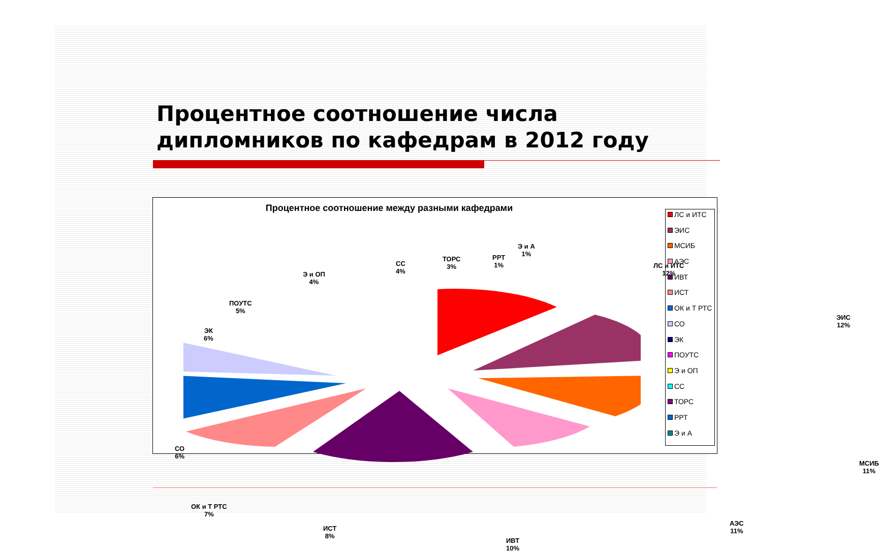Процентное соотношение числа дипломников по кафедрам в 2012 году
Процентное соотношение между разными кафедрами
ЛС и ИТС
12%
ЭИС
12%
МСИБ
11%
АЭС
11%
ИВТ
10%
ИСТ
8%
ОК и Т РТС
7%
СО
6%
ЭК
6%
ПОУТС
5%
Э и ОП
4%
СС
4%
ТОРС
3%
РРТ
1%
Э и А
1%
ЛС и ИТС
ЭИС
МСИБ
АЭС
ИВТ
ИСТ
ОК и Т РТС
СО
ЭК
ПОУТС
Э и ОП
СС
ТОРС
РРТ
Э и А